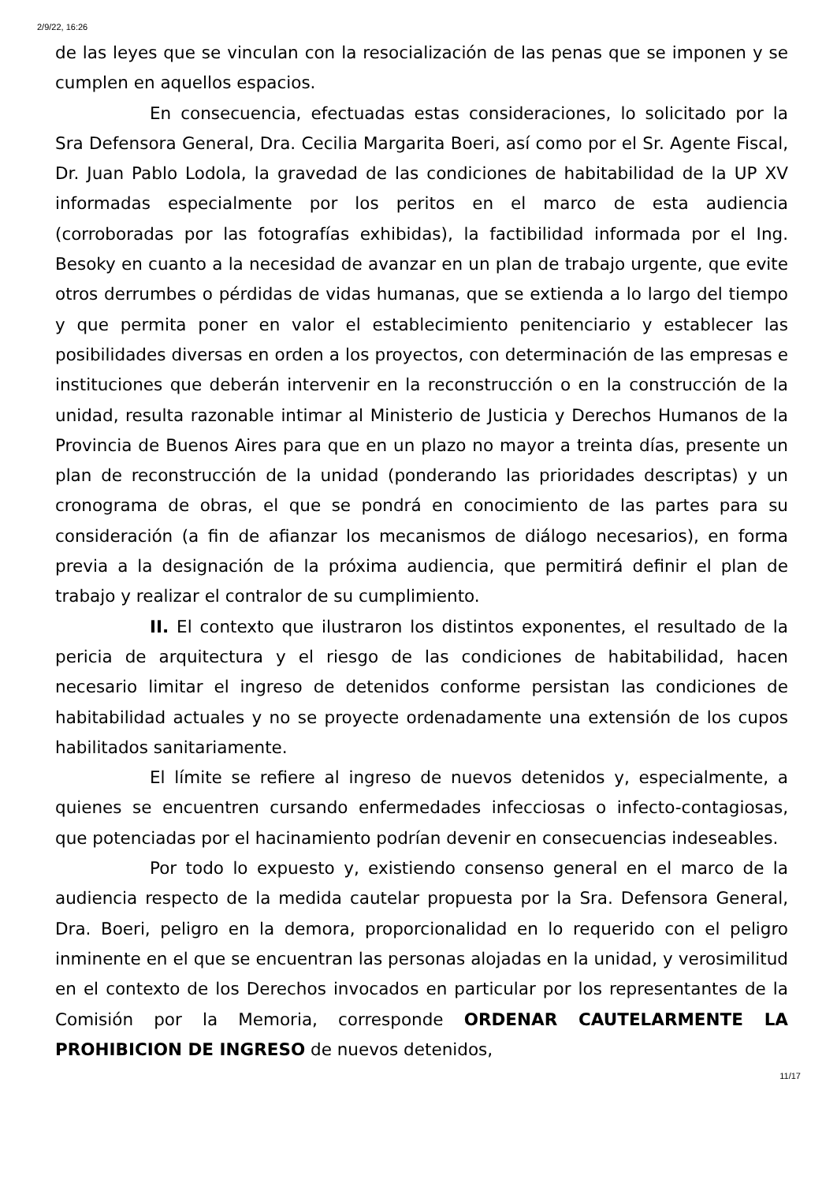2/9/22, 16:26
de las leyes que se vinculan con la resocialización de las penas que se imponen y se cumplen en aquellos espacios.
En consecuencia, efectuadas estas consideraciones, lo solicitado por la Sra Defensora General, Dra. Cecilia Margarita Boeri, así como por el Sr. Agente Fiscal, Dr. Juan Pablo Lodola, la gravedad de las condiciones de habitabilidad de la UP XV informadas especialmente por los peritos en el marco de esta audiencia (corroboradas por las fotografías exhibidas), la factibilidad informada por el Ing. Besoky en cuanto a la necesidad de avanzar en un plan de trabajo urgente, que evite otros derrumbes o pérdidas de vidas humanas, que se extienda a lo largo del tiempo y que permita poner en valor el establecimiento penitenciario y establecer las posibilidades diversas en orden a los proyectos, con determinación de las empresas e instituciones que deberán intervenir en la reconstrucción o en la construcción de la unidad, resulta razonable intimar al Ministerio de Justicia y Derechos Humanos de la Provincia de Buenos Aires para que en un plazo no mayor a treinta días, presente un plan de reconstrucción de la unidad (ponderando las prioridades descriptas) y un cronograma de obras, el que se pondrá en conocimiento de las partes para su consideración (a fin de afianzar los mecanismos de diálogo necesarios), en forma previa a la designación de la próxima audiencia, que permitirá definir el plan de trabajo y realizar el contralor de su cumplimiento.
II. El contexto que ilustraron los distintos exponentes, el resultado de la pericia de arquitectura y el riesgo de las condiciones de habitabilidad, hacen necesario limitar el ingreso de detenidos conforme persistan las condiciones de habitabilidad actuales y no se proyecte ordenadamente una extensión de los cupos habilitados sanitariamente.
El límite se refiere al ingreso de nuevos detenidos y, especialmente, a quienes se encuentren cursando enfermedades infecciosas o infecto-contagiosas, que potenciadas por el hacinamiento podrían devenir en consecuencias indeseables.
Por todo lo expuesto y, existiendo consenso general en el marco de la audiencia respecto de la medida cautelar propuesta por la Sra. Defensora General, Dra. Boeri, peligro en la demora, proporcionalidad en lo requerido con el peligro inminente en el que se encuentran las personas alojadas en la unidad, y verosimilitud en el contexto de los Derechos invocados en particular por los representantes de la Comisión por la Memoria, corresponde ORDENAR CAUTELARMENTE LA PROHIBICION DE INGRESO de nuevos detenidos,
11/17